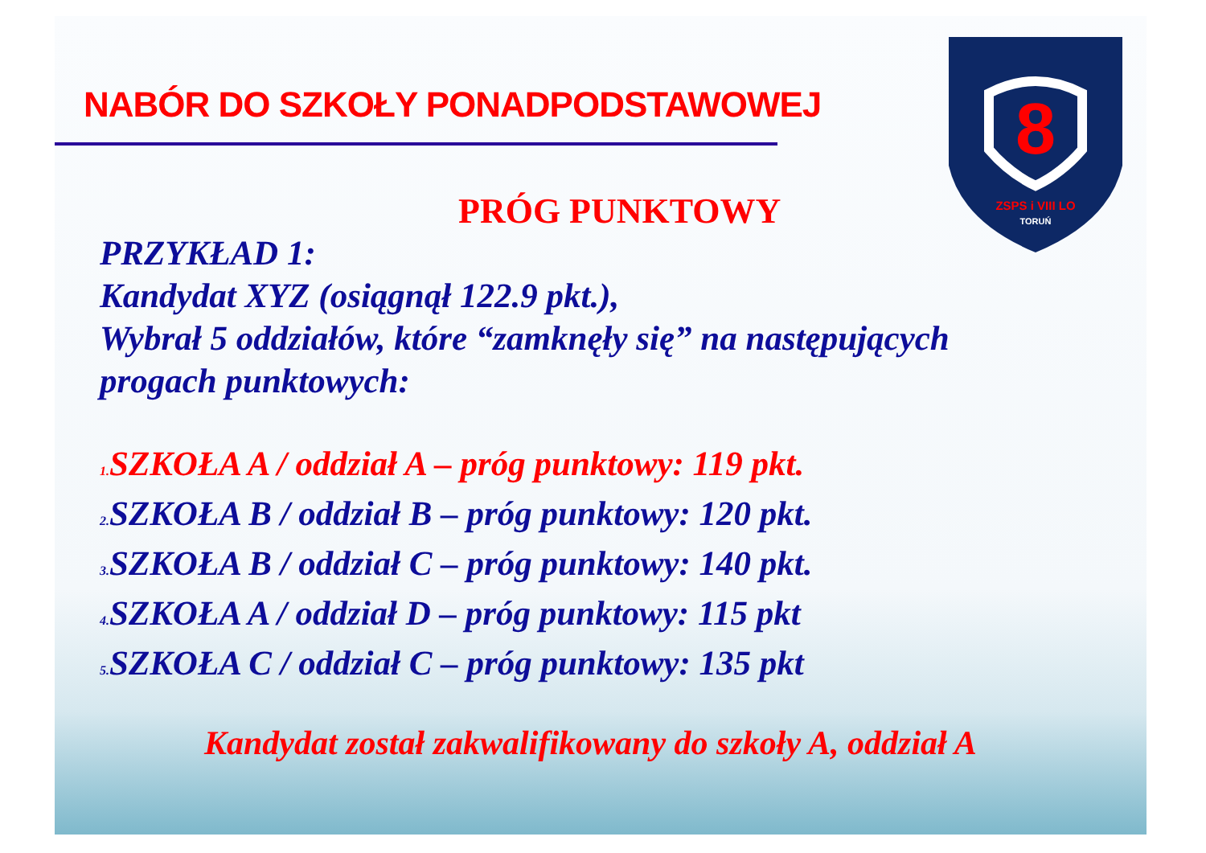8
ZSPS i VIII LO
TORUŃ
NABÓR DO SZKOŁY PONADPODSTAWOWEJ
PRÓG PUNKTOWY
PRZYKŁAD 1:
Kandydat XYZ (osiągnął 122.9 pkt.),
Wybrał 5 oddziałów, które “zamknęły się” na następujących
progach punktowych:
1. SZKOŁA A / oddział A – próg punktowy: 119 pkt.
2. SZKOŁA B / oddział B – próg punktowy: 120 pkt.
3. SZKOŁA B / oddział C – próg punktowy: 140 pkt.
4. SZKOŁA A / oddział D – próg punktowy: 115 pkt
5. SZKOŁA C / oddział C – próg punktowy: 135 pkt
Kandydat został zakwalifikowany do szkoły A, oddział A